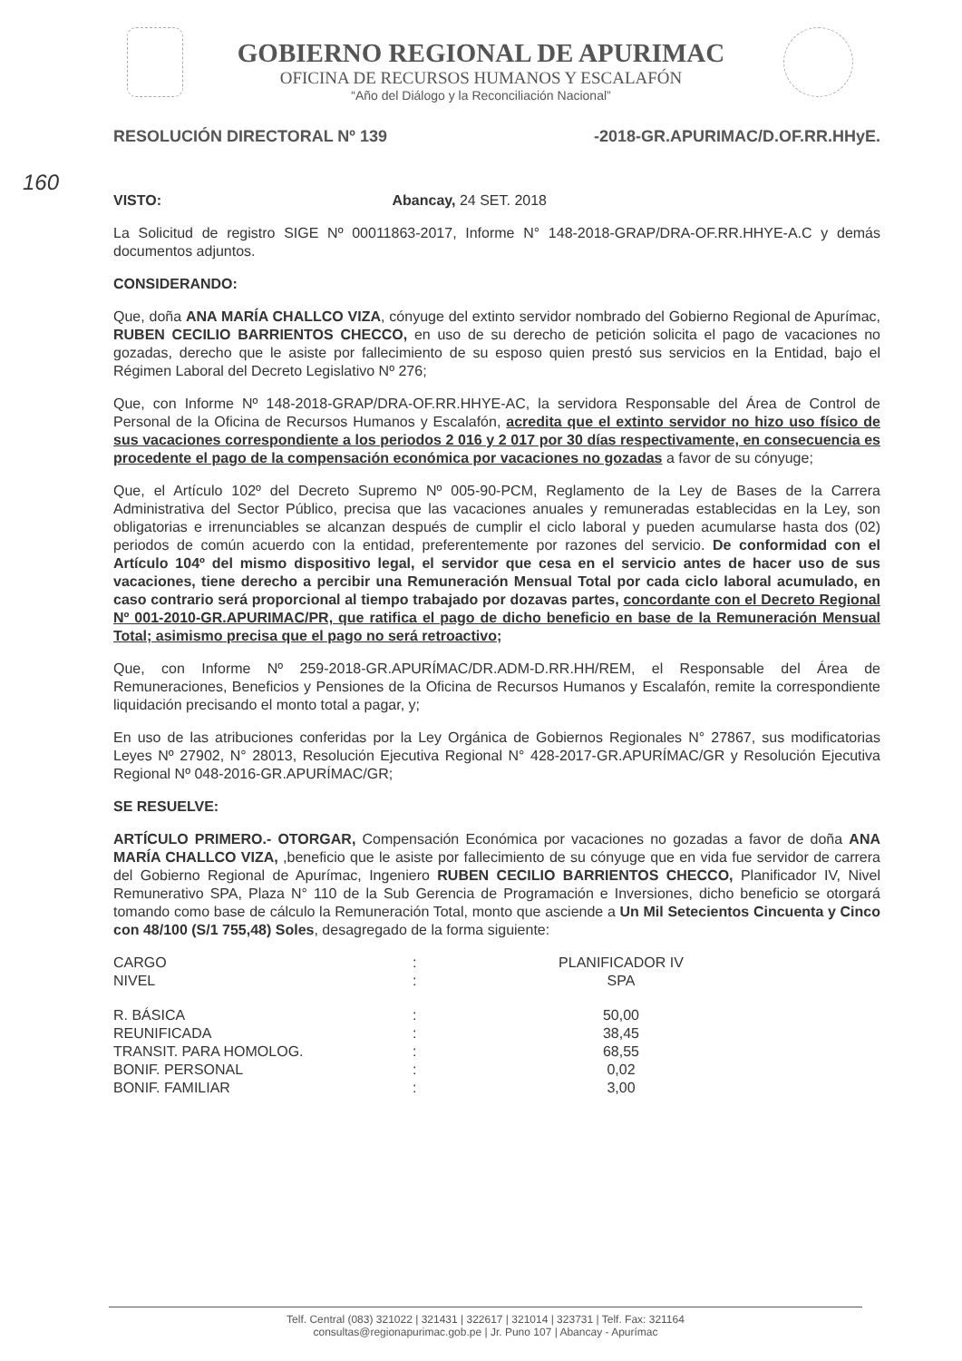GOBIERNO REGIONAL DE APURIMAC
OFICINA DE RECURSOS HUMANOS Y ESCALAFÓN
“Año del Diálogo y la Reconciliación Nacional”
RESOLUCIÓN DIRECTORAL Nº 139 -2018-GR.APURIMAC/D.OF.RR.HHyE.
160
VISTO: Abancay, 24 SET. 2018
La Solicitud de registro SIGE Nº 00011863-2017, Informe N° 148-2018-GRAP/DRA-OF.RR.HHYE-A.C y demás documentos adjuntos.
CONSIDERANDO:
Que, doña ANA MARÍA CHALLCO VIZA, cónyuge del extinto servidor nombrado del Gobierno Regional de Apurímac, RUBEN CECILIO BARRIENTOS CHECCO, en uso de su derecho de petición solicita el pago de vacaciones no gozadas, derecho que le asiste por fallecimiento de su esposo quien prestó sus servicios en la Entidad, bajo el Régimen Laboral del Decreto Legislativo Nº 276;
Que, con Informe Nº 148-2018-GRAP/DRA-OF.RR.HHYE-AC, la servidora Responsable del Área de Control de Personal de la Oficina de Recursos Humanos y Escalafón, acredita que el extinto servidor no hizo uso físico de sus vacaciones correspondiente a los periodos 2 016 y 2 017 por 30 días respectivamente, en consecuencia es procedente el pago de la compensación económica por vacaciones no gozadas a favor de su cónyuge;
Que, el Artículo 102º del Decreto Supremo Nº 005-90-PCM, Reglamento de la Ley de Bases de la Carrera Administrativa del Sector Público, precisa que las vacaciones anuales y remuneradas establecidas en la Ley, son obligatorias e irrenunciables se alcanzan después de cumplir el ciclo laboral y pueden acumularse hasta dos (02) periodos de común acuerdo con la entidad, preferentemente por razones del servicio. De conformidad con el Artículo 104º del mismo dispositivo legal, el servidor que cesa en el servicio antes de hacer uso de sus vacaciones, tiene derecho a percibir una Remuneración Mensual Total por cada ciclo laboral acumulado, en caso contrario será proporcional al tiempo trabajado por dozavas partes, concordante con el Decreto Regional Nº 001-2010-GR.APURIMAC/PR, que ratifica el pago de dicho beneficio en base de la Remuneración Mensual Total; asimismo precisa que el pago no será retroactivo;
Que, con Informe Nº 259-2018-GR.APURÍMAC/DR.ADM-D.RR.HH/REM, el Responsable del Área de Remuneraciones, Beneficios y Pensiones de la Oficina de Recursos Humanos y Escalafón, remite la correspondiente liquidación precisando el monto total a pagar, y;
En uso de las atribuciones conferidas por la Ley Orgánica de Gobiernos Regionales N° 27867, sus modificatorias Leyes Nº 27902, N° 28013, Resolución Ejecutiva Regional N° 428-2017-GR.APURÍMAC/GR y Resolución Ejecutiva Regional Nº 048-2016-GR.APURÍMAC/GR;
SE RESUELVE:
ARTÍCULO PRIMERO.- OTORGAR, Compensación Económica por vacaciones no gozadas a favor de doña ANA MARÍA CHALLCO VIZA, ,beneficio que le asiste por fallecimiento de su cónyuge que en vida fue servidor de carrera del Gobierno Regional de Apurímac, Ingeniero RUBEN CECILIO BARRIENTOS CHECCO, Planificador IV, Nivel Remunerativo SPA, Plaza N° 110 de la Sub Gerencia de Programación e Inversiones, dicho beneficio se otorgará tomando como base de cálculo la Remuneración Total, monto que asciende a Un Mil Setecientos Cincuenta y Cinco con 48/100 (S/1 755,48) Soles, desagregado de la forma siguiente:
| CARGO | : | PLANIFICADOR IV |
| NIVEL | : | SPA |
| R. BÁSICA | : | 50,00 |
| REUNIFICADA | : | 38,45 |
| TRANSIT. PARA HOMOLOG. | : | 68,55 |
| BONIF. PERSONAL | : | 0,02 |
| BONIF. FAMILIAR | : | 3,00 |
Telf. Central (083) 321022 | 321431 | 322617 | 321014 | 323731 | Telf. Fax: 321164
consultas@regionapurimac.gob.pe | Jr. Puno 107 | Abancay - Apurímac